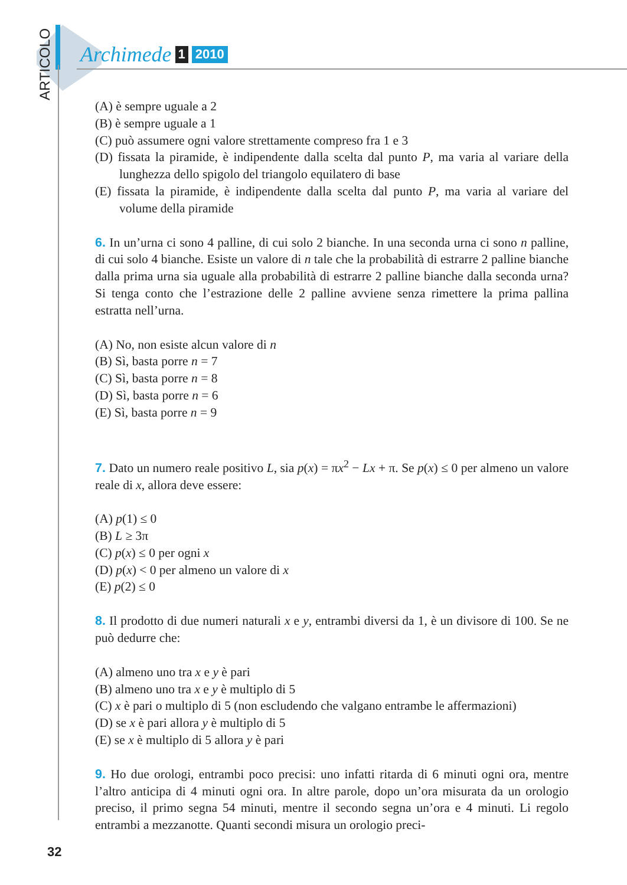ARTICOLO
Archimede 1 2010
(A) è sempre uguale a 2
(B) è sempre uguale a 1
(C) può assumere ogni valore strettamente compreso fra 1 e 3
(D) fissata la piramide, è indipendente dalla scelta dal punto P, ma varia al variare della lunghezza dello spigolo del triangolo equilatero di base
(E) fissata la piramide, è indipendente dalla scelta dal punto P, ma varia al variare del volume della piramide
6. In un’urna ci sono 4 palline, di cui solo 2 bianche. In una seconda urna ci sono n palline, di cui solo 4 bianche. Esiste un valore di n tale che la probabilità di estrarre 2 palline bianche dalla prima urna sia uguale alla probabilità di estrarre 2 palline bianche dalla seconda urna? Si tenga conto che l’estrazione delle 2 palline avviene senza rimettere la prima pallina estratta nell’urna.
(A) No, non esiste alcun valore di n
(B) Sì, basta porre n = 7
(C) Sì, basta porre n = 8
(D) Sì, basta porre n = 6
(E) Sì, basta porre n = 9
7. Dato un numero reale positivo L, sia p(x) = πx<sup>2</sup> − Lx + π. Se p(x) ≤ 0 per almeno un valore reale di x, allora deve essere:
(A) p(1) ≤ 0
(B) L ≥ 3π
(C) p(x) ≤ 0 per ogni x
(D) p(x) < 0 per almeno un valore di x
(E) p(2) ≤ 0
8. Il prodotto di due numeri naturali x e y, entrambi diversi da 1, è un divisore di 100. Se ne può dedurre che:
(A) almeno uno tra x e y è pari
(B) almeno uno tra x e y è multiplo di 5
(C) x è pari o multiplo di 5 (non escludendo che valgano entrambe le affermazioni)
(D) se x è pari allora y è multiplo di 5
(E) se x è multiplo di 5 allora y è pari
9. Ho due orologi, entrambi poco precisi: uno infatti ritarda di 6 minuti ogni ora, mentre l’altro anticipa di 4 minuti ogni ora. In altre parole, dopo un’ora misurata da un orologio preciso, il primo segna 54 minuti, mentre il secondo segna un’ora e 4 minuti. Li regolo entrambi a mezzanotte. Quanti secondi misura un orologio preci-
32